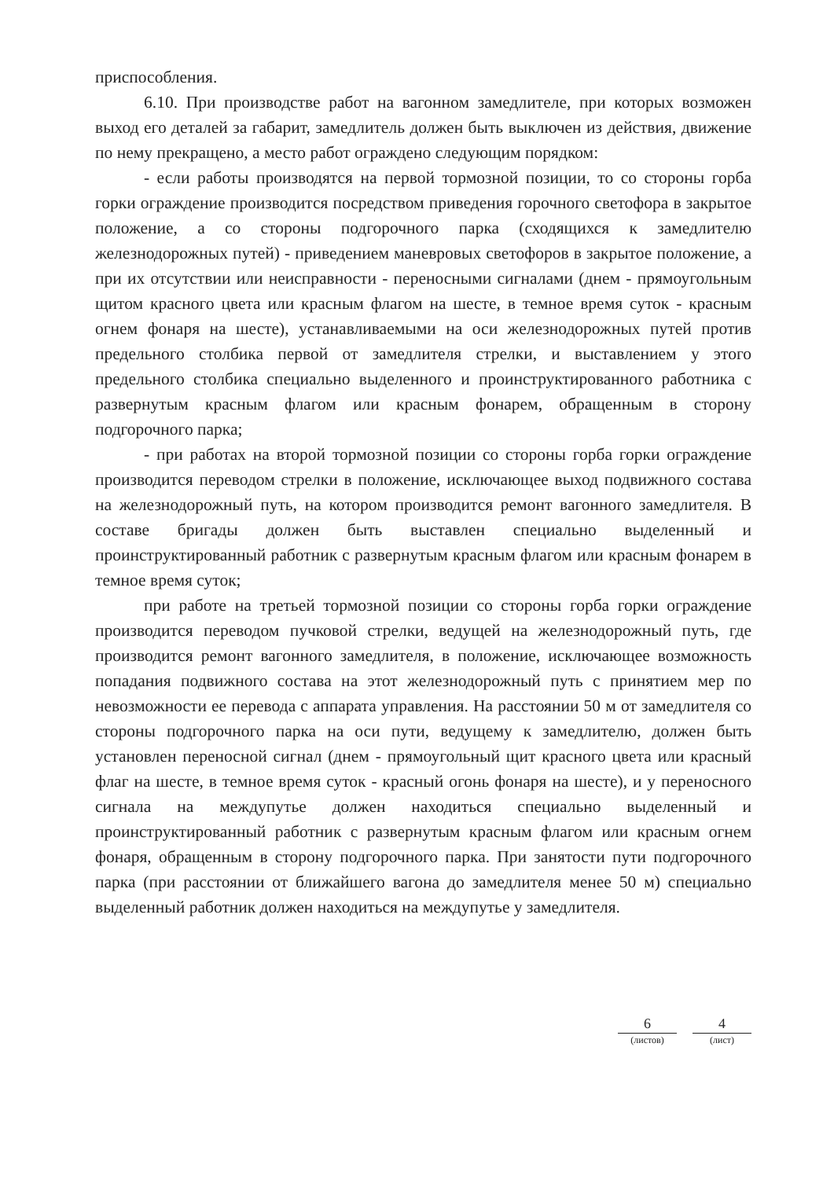приспособления.
6.10. При производстве работ на вагонном замедлителе, при которых возможен выход его деталей за габарит, замедлитель должен быть выключен из действия, движение по нему прекращено, а место работ ограждено следующим порядком:
- если работы производятся на первой тормозной позиции, то со стороны горба горки ограждение производится посредством приведения горочного светофора в закрытое положение, а со стороны подгорочного парка (сходящихся к замедлителю железнодорожных путей) - приведением маневровых светофоров в закрытое положение, а при их отсутствии или неисправности - переносными сигналами (днем - прямоугольным щитом красного цвета или красным флагом на шесте, в темное время суток - красным огнем фонаря на шесте), устанавливаемыми на оси железнодорожных путей против предельного столбика первой от замедлителя стрелки, и выставлением у этого предельного столбика специально выделенного и проинструктированного работника с развернутым красным флагом или красным фонарем, обращенным в сторону подгорочного парка;
- при работах на второй тормозной позиции со стороны горба горки ограждение производится переводом стрелки в положение, исключающее выход подвижного состава на железнодорожный путь, на котором производится ремонт вагонного замедлителя. В составе бригады должен быть выставлен специально выделенный и проинструктированный работник с развернутым красным флагом или красным фонарем в темное время суток;
при работе на третьей тормозной позиции со стороны горба горки ограждение производится переводом пучковой стрелки, ведущей на железнодорожный путь, где производится ремонт вагонного замедлителя, в положение, исключающее возможность попадания подвижного состава на этот железнодорожный путь с принятием мер по невозможности ее перевода с аппарата управления. На расстоянии 50 м от замедлителя со стороны подгорочного парка на оси пути, ведущему к замедлителю, должен быть установлен переносной сигнал (днем - прямоугольный щит красного цвета или красный флаг на шесте, в темное время суток - красный огонь фонаря на шесте), и у переносного сигнала на междупутье должен находиться специально выделенный и проинструктированный работник с развернутым красным флагом или красным огнем фонаря, обращенным в сторону подгорочного парка. При занятости пути подгорочного парка (при расстоянии от ближайшего вагона до замедлителя менее 50 м) специально выделенный работник должен находиться на междупутье у замедлителя.
6
(листов)
4
(лист)